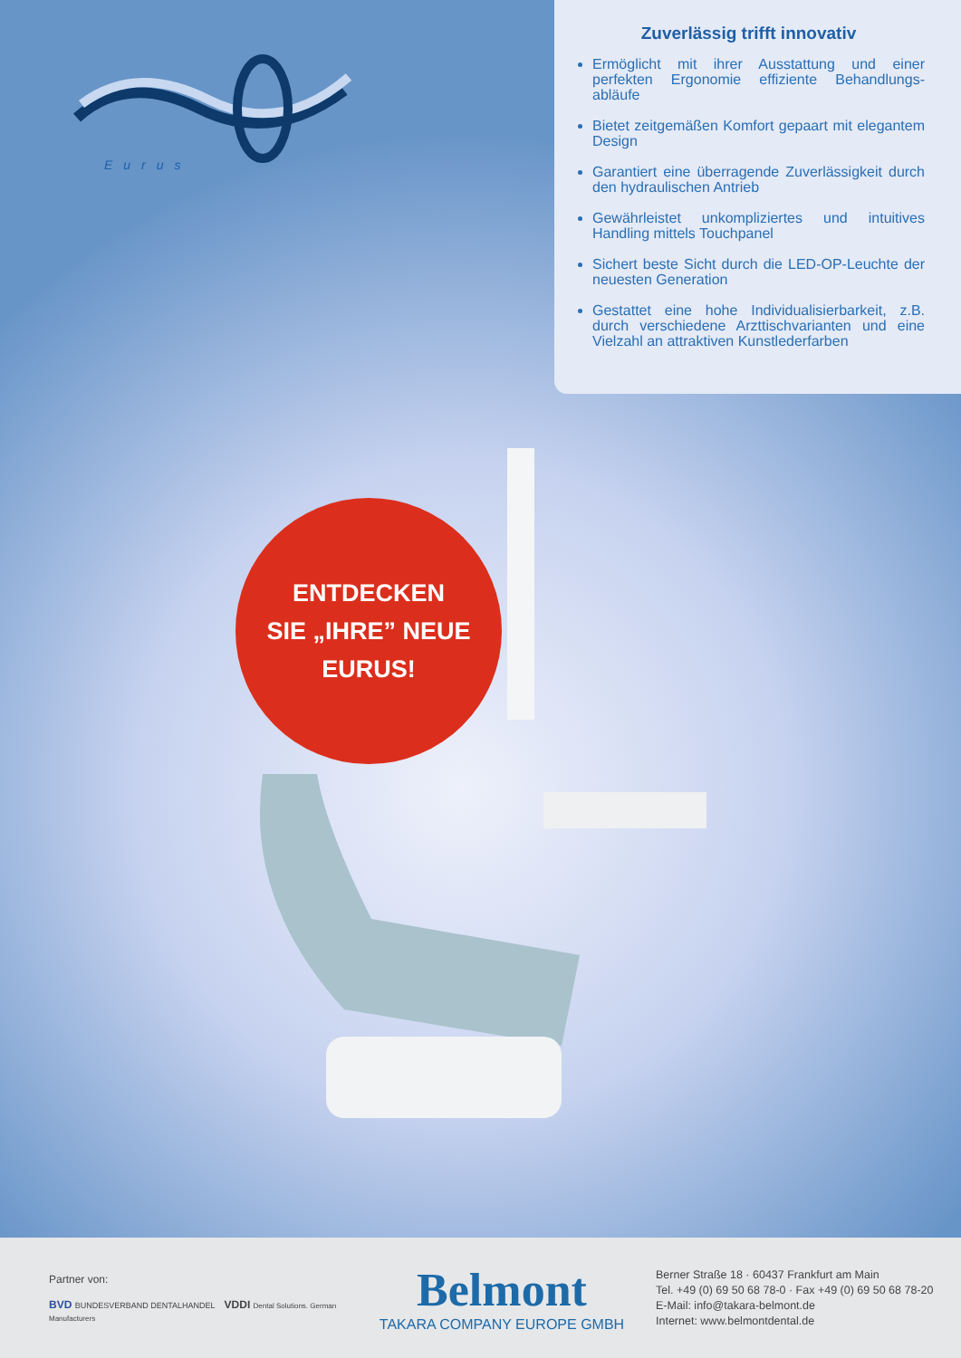Eurus
Zuverlässig trifft innovativ
Ermöglicht mit ihrer Ausstattung und einer perfekten Ergonomie effiziente Behandlungs­abläufe
Bietet zeitgemäßen Komfort gepaart mit elegantem Design
Garantiert eine überragende Zuverlässigkeit durch den hydraulischen Antrieb
Gewährleistet unkompliziertes und intuitives Handling mittels Touchpanel
Sichert beste Sicht durch die LED-OP-Leuchte der neuesten Generation
Gestattet eine hohe Individualisierbarkeit, z.B. durch verschiedene Arzttischvarianten und eine Vielzahl an attraktiven Kunst­lederfarben
ENTDECKEN
SIE „IHRE” NEUE
EURUS!
Partner von:
BVD BUNDESVERBAND DENTALHANDEL VDDI Dental Solutions. German Manufacturers
Belmont
TAKARA COMPANY EUROPE GMBH
Berner Straße 18 · 60437 Frankfurt am Main
Tel. +49 (0) 69 50 68 78-0 · Fax +49 (0) 69 50 68 78-20
E-Mail: info@takara-belmont.de
Internet: www.belmontdental.de